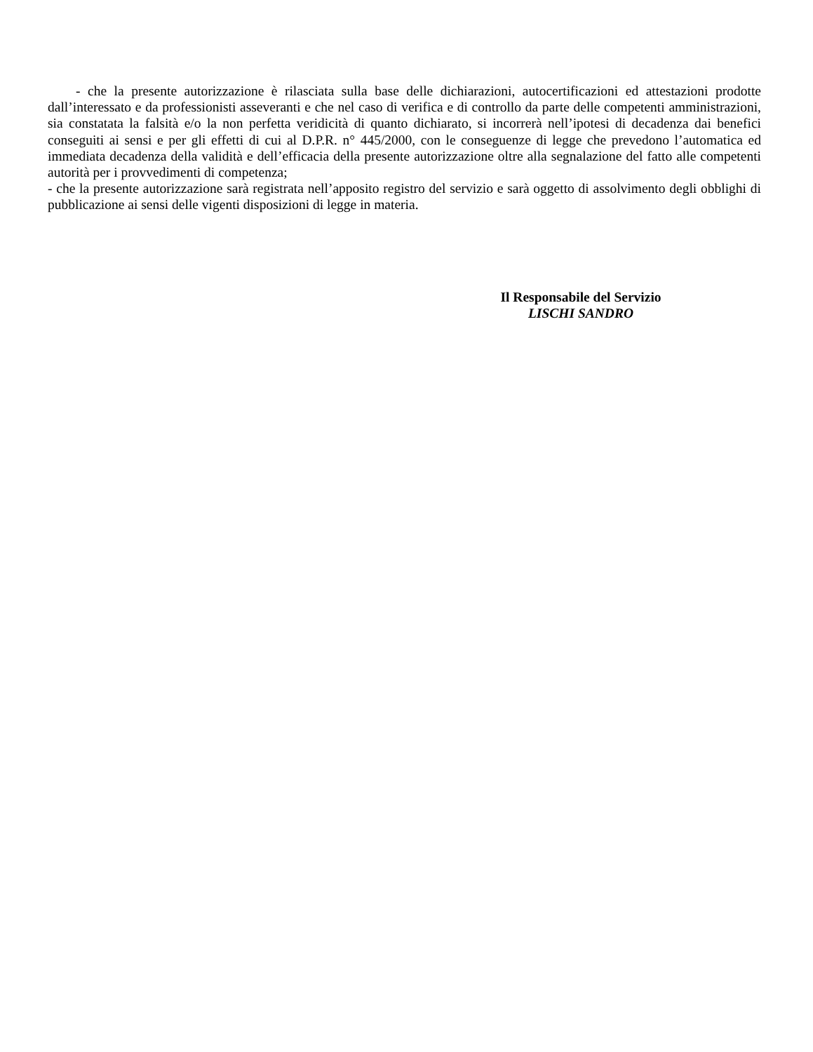- che la presente autorizzazione è rilasciata sulla base delle dichiarazioni, autocertificazioni ed attestazioni prodotte dall’interessato e da professionisti asseveranti e che nel caso di verifica e di controllo da parte delle competenti amministrazioni, sia constatata la falsità e/o la non perfetta veridicità di quanto dichiarato, si incorrerà nell’ipotesi di decadenza dai benefici conseguiti ai sensi e per gli effetti di cui al D.P.R. n° 445/2000, con le conseguenze di legge che prevedono l’automatica ed immediata decadenza della validità e dell’efficacia della presente autorizzazione oltre alla segnalazione del fatto alle competenti autorità per i provvedimenti di competenza;
- che la presente autorizzazione sarà registrata nell’apposito registro del servizio e sarà oggetto di assolvimento degli obblighi di pubblicazione ai sensi delle vigenti disposizioni di legge in materia.
Il Responsabile del Servizio
LISCHI SANDRO